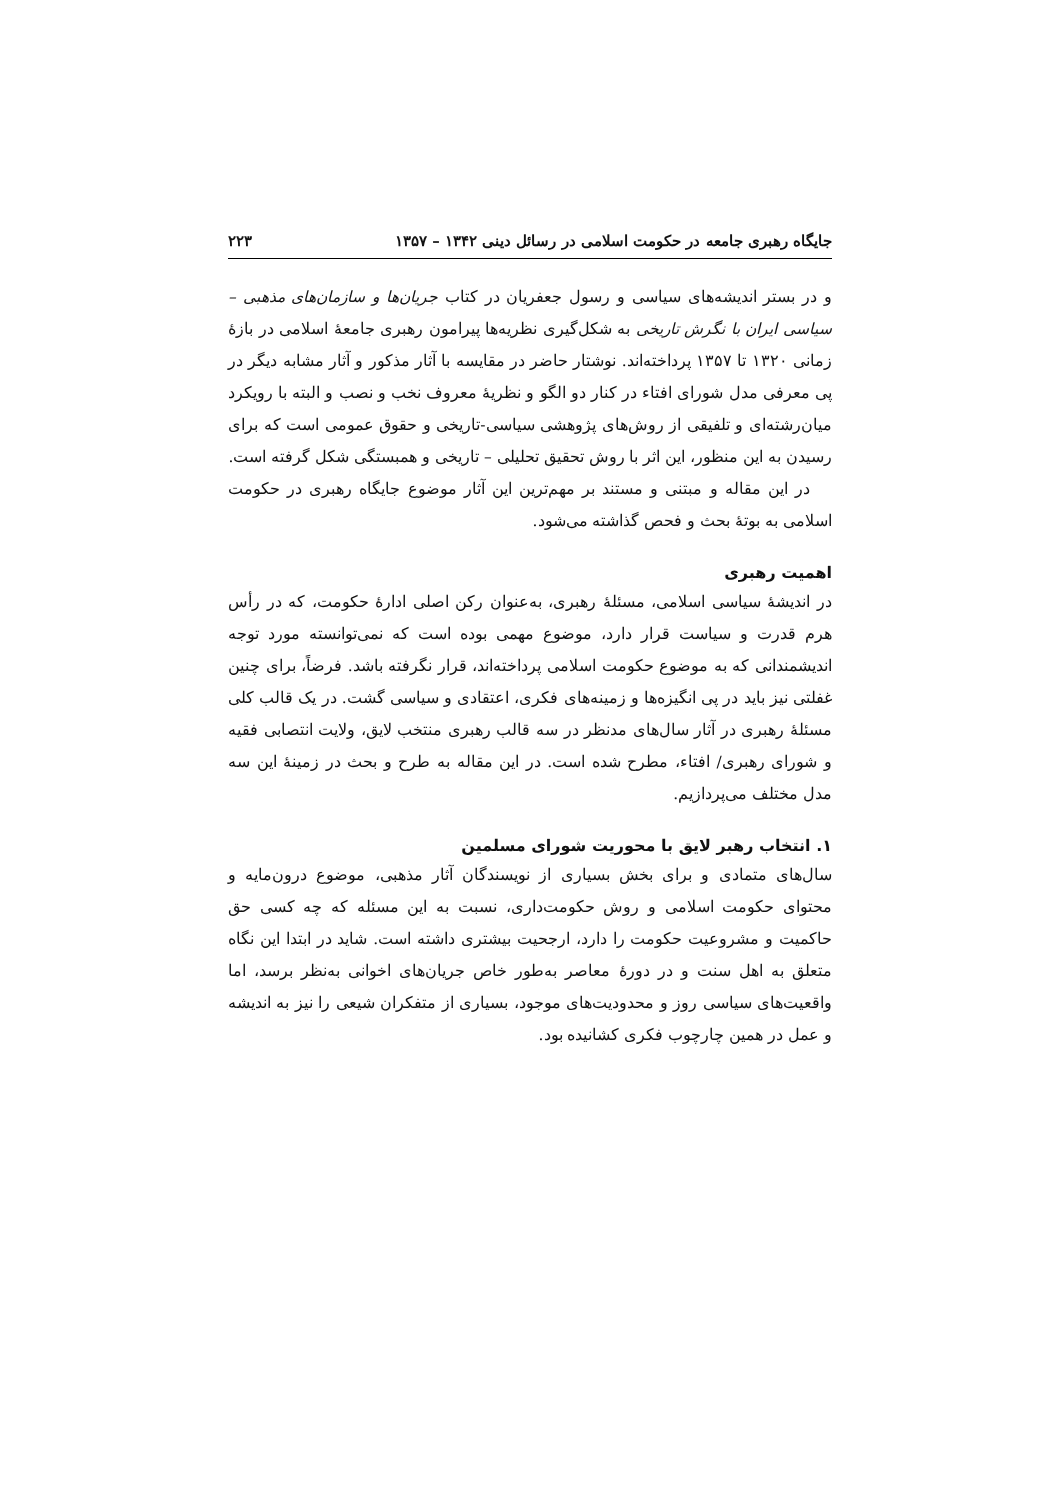جایگاه رهبری جامعه در حکومت اسلامی در رسائل دینی ۱۳۴۲ – ۱۳۵۷ ۲۲۳
و در بستر اندیشه‌های سیاسی و رسول جعفریان در کتاب جریان‌ها و سازمان‌های مذهبی – سیاسی ایران با نگرش تاریخی به شکل‌گیری نظریه‌ها پیرامون رهبری جامعهٔ اسلامی در بازهٔ زمانی ۱۳۲۰ تا ۱۳۵۷ پرداخته‌اند. نوشتار حاضر در مقایسه با آثار مذکور و آثار مشابه دیگر در پی معرفی مدل شورای افتاء در کنار دو الگو و نظریهٔ معروف نخب و نصب و البته با رویکرد میان‌رشته‌ای و تلفیقی از روش‌های پژوهشی سیاسی-تاریخی و حقوق عمومی است که برای رسیدن به این منظور، این اثر با روش تحقیق تحلیلی – تاریخی و همبستگی شکل گرفته است.
در این مقاله و مبتنی و مستند بر مهم‌ترین این آثار موضوع جایگاه رهبری در حکومت اسلامی به بوتهٔ بحث و فحص گذاشته می‌شود.
اهمیت رهبری
در اندیشهٔ سیاسی اسلامی، مسئلهٔ رهبری، به‌عنوان رکن اصلی ادارهٔ حکومت، که در رأس هرم قدرت و سیاست قرار دارد، موضوع مهمی بوده است که نمی‌توانسته مورد توجه اندیشمندانی که به موضوع حکومت اسلامی پرداخته‌اند، قرار نگرفته باشد. فرضاً، برای چنین غفلتی نیز باید در پی انگیزه‌ها و زمینه‌های فکری، اعتقادی و سیاسی گشت. در یک قالب کلی مسئلهٔ رهبری در آثار سال‌های مدنظر در سه قالب رهبری منتخب لایق، ولایت انتصابی فقیه و شورای رهبری/ افتاء، مطرح شده است. در این مقاله به طرح و بحث در زمینهٔ این سه مدل مختلف می‌پردازیم.
۱. انتخاب رهبر لایق با محوریت شورای مسلمین
سال‌های متمادی و برای بخش بسیاری از نویسندگان آثار مذهبی، موضوع درون‌مایه و محتوای حکومت اسلامی و روش حکومت‌داری، نسبت به این مسئله که چه کسی حق حاکمیت و مشروعیت حکومت را دارد، ارجحیت بیشتری داشته است. شاید در ابتدا این نگاه متعلق به اهل سنت و در دورهٔ معاصر به‌طور خاص جریان‌های اخوانی به‌نظر برسد، اما واقعیت‌های سیاسی روز و محدودیت‌های موجود، بسیاری از متفکران شیعی را نیز به اندیشه و عمل در همین چارچوب فکری کشانیده بود.